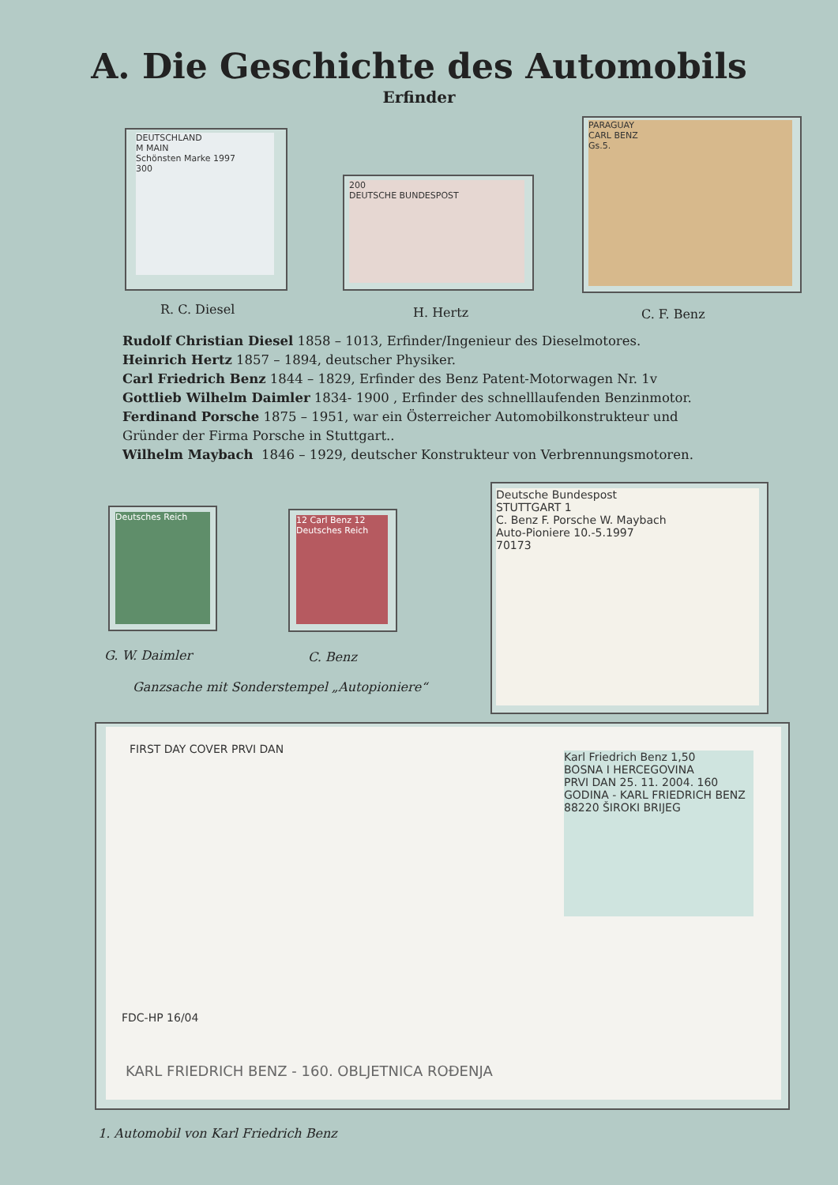A. Die Geschichte des Automobils
Erfinder
DEUTSCHLAND
M MAIN
Schönsten Marke 1997
300
200
DEUTSCHE BUNDESPOST
PARAGUAY
CARL BENZ
Gs.5.
R. C. Diesel H. Hertz C. F. Benz
Rudolf Christian Diesel 1858 – 1013, Erfinder/Ingenieur des Dieselmotores.
Heinrich Hertz 1857 – 1894, deutscher Physiker.
Carl Friedrich Benz 1844 – 1829, Erfinder des Benz Patent-Motorwagen Nr. 1v
Gottlieb Wilhelm Daimler 1834- 1900 , Erfinder des schnelllaufenden Benzinmotor.
Ferdinand Porsche 1875 – 1951, war ein Österreicher Automobilkonstrukteur und
Gründer der Firma Porsche in Stuttgart..
Wilhelm Maybach 1846 – 1929, deutscher Konstrukteur von Verbrennungsmotoren.
Deutsches Reich
12 Carl Benz 12
Deutsches Reich
Deutsche Bundespost
STUTTGART 1
C. Benz F. Porsche W. Maybach
Auto-Pioniere 10.-5.1997
70173
G. W. Daimler C. Benz
Ganzsache mit Sonderstempel „Autopioniere“
FIRST DAY COVER PRVI DAN
Karl Friedrich Benz 1,50
BOSNA I HERCEGOVINA
PRVI DAN 25. 11. 2004. 160 GODINA - KARL FRIEDRICH BENZ 88220 ŠIROKI BRIJEG
FDC-HP 16/04
KARL FRIEDRICH BENZ - 160. OBLJETNICA ROĐENJA
1. Automobil von Karl Friedrich Benz